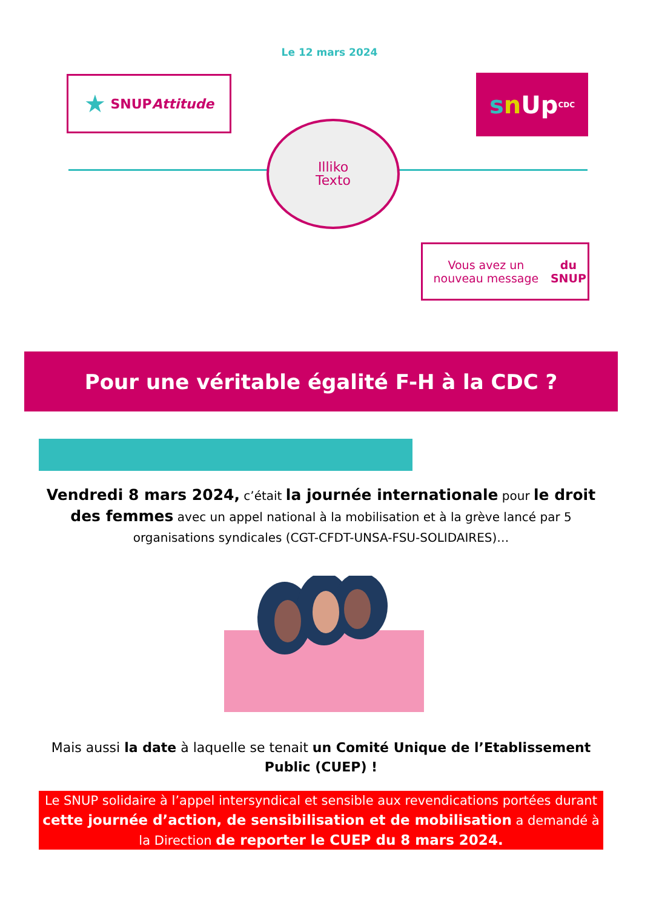Le 12 mars 2024
★ SNUP Attitude
s n Up CDC
Illiko
Texto
Vous avez un nouveau message du SNUP
Pour une véritable égalité F-H à la CDC ?
Vendredi 8 mars 2024, c’était la journée internationale pour le droit des femmes avec un appel national à la mobilisation et à la grève lancé par 5 organisations syndicales (CGT-CFDT-UNSA-FSU-SOLIDAIRES)…
Mais aussi la date à laquelle se tenait un Comité Unique de l’Etablissement Public (CUEP) !
Le SNUP solidaire à l’appel intersyndical et sensible aux revendications portées durant cette journée d’action, de sensibilisation et de mobilisation a demandé à la Direction de reporter le CUEP du 8 mars 2024.